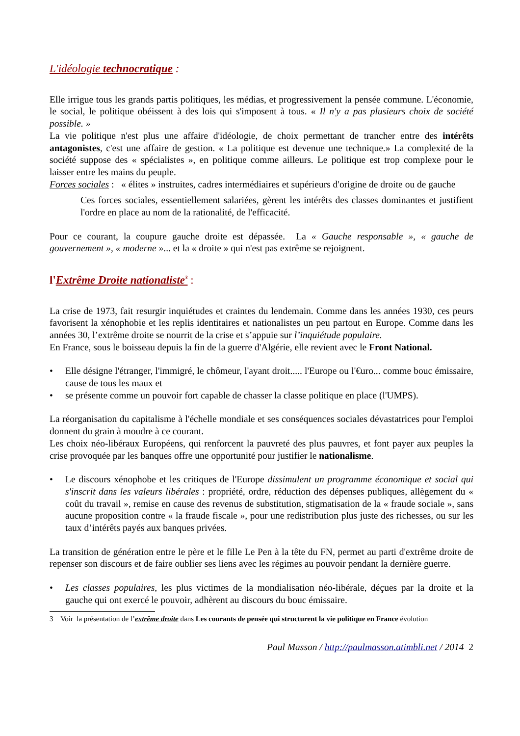L'idéologie technocratique :
Elle irrigue tous les grands partis politiques, les médias, et progressivement la pensée commune. L'économie, le social, le politique obéissent à des lois qui s'imposent à tous. « Il n'y a pas plusieurs choix de société possible. »
La vie politique n'est plus une affaire d'idéologie, de choix permettant de trancher entre des intérêts antagonistes, c'est une affaire de gestion. « La politique est devenue une technique.» La complexité de la société suppose des « spécialistes », en politique comme ailleurs. Le politique est trop complexe pour le laisser entre les mains du peuple.
Forces sociales : « élites » instruites, cadres intermédiaires et supérieurs d'origine de droite ou de gauche
Ces forces sociales, essentiellement salariées, gèrent les intérêts des classes dominantes et justifient l'ordre en place au nom de la rationalité, de l'efficacité.
Pour ce courant, la coupure gauche droite est dépassée. La « Gauche responsable », « gauche de gouvernement », « moderne »... et la « droite » qui n'est pas extrême se rejoignent.
l'Extrême Droite nationaliste<sup>3</sup> :
La crise de 1973, fait resurgir inquiétudes et craintes du lendemain. Comme dans les années 1930, ces peurs favorisent la xénophobie et les replis identitaires et nationalistes un peu partout en Europe. Comme dans les années 30, l’extrême droite se nourrit de la crise et s’appuie sur l’inquiétude populaire.
En France, sous le boisseau depuis la fin de la guerre d'Algérie, elle revient avec le Front National.
• Elle désigne l'étranger, l'immigré, le chômeur, l'ayant droit..... l'Europe ou l'€uro... comme bouc émissaire, cause de tous les maux et
• se présente comme un pouvoir fort capable de chasser la classe politique en place (l'UMPS).
La réorganisation du capitalisme à l'échelle mondiale et ses conséquences sociales dévastatrices pour l'emploi donnent du grain à moudre à ce courant.
Les choix néo-libéraux Européens, qui renforcent la pauvreté des plus pauvres, et font payer aux peuples la crise provoquée par les banques offre une opportunité pour justifier le nationalisme.
• Le discours xénophobe et les critiques de l'Europe dissimulent un programme économique et social qui s'inscrit dans les valeurs libérales : propriété, ordre, réduction des dépenses publiques, allègement du « coût du travail », remise en cause des revenus de substitution, stigmatisation de la « fraude sociale », sans aucune proposition contre « la fraude fiscale », pour une redistribution plus juste des richesses, ou sur les taux d’intérêts payés aux banques privées.
La transition de génération entre le père et le fille Le Pen à la tête du FN, permet au parti d'extrême droite de repenser son discours et de faire oublier ses liens avec les régimes au pouvoir pendant la dernière guerre.
• Les classes populaires, les plus victimes de la mondialisation néo-libérale, déçues par la droite et la gauche qui ont exercé le pouvoir, adhèrent au discours du bouc émissaire.
3 Voir la présentation de l’extrême droite dans Les courants de pensée qui structurent la vie politique en France évolution
Paul Masson / http://paulmasson.atimbli.net / 2014 2